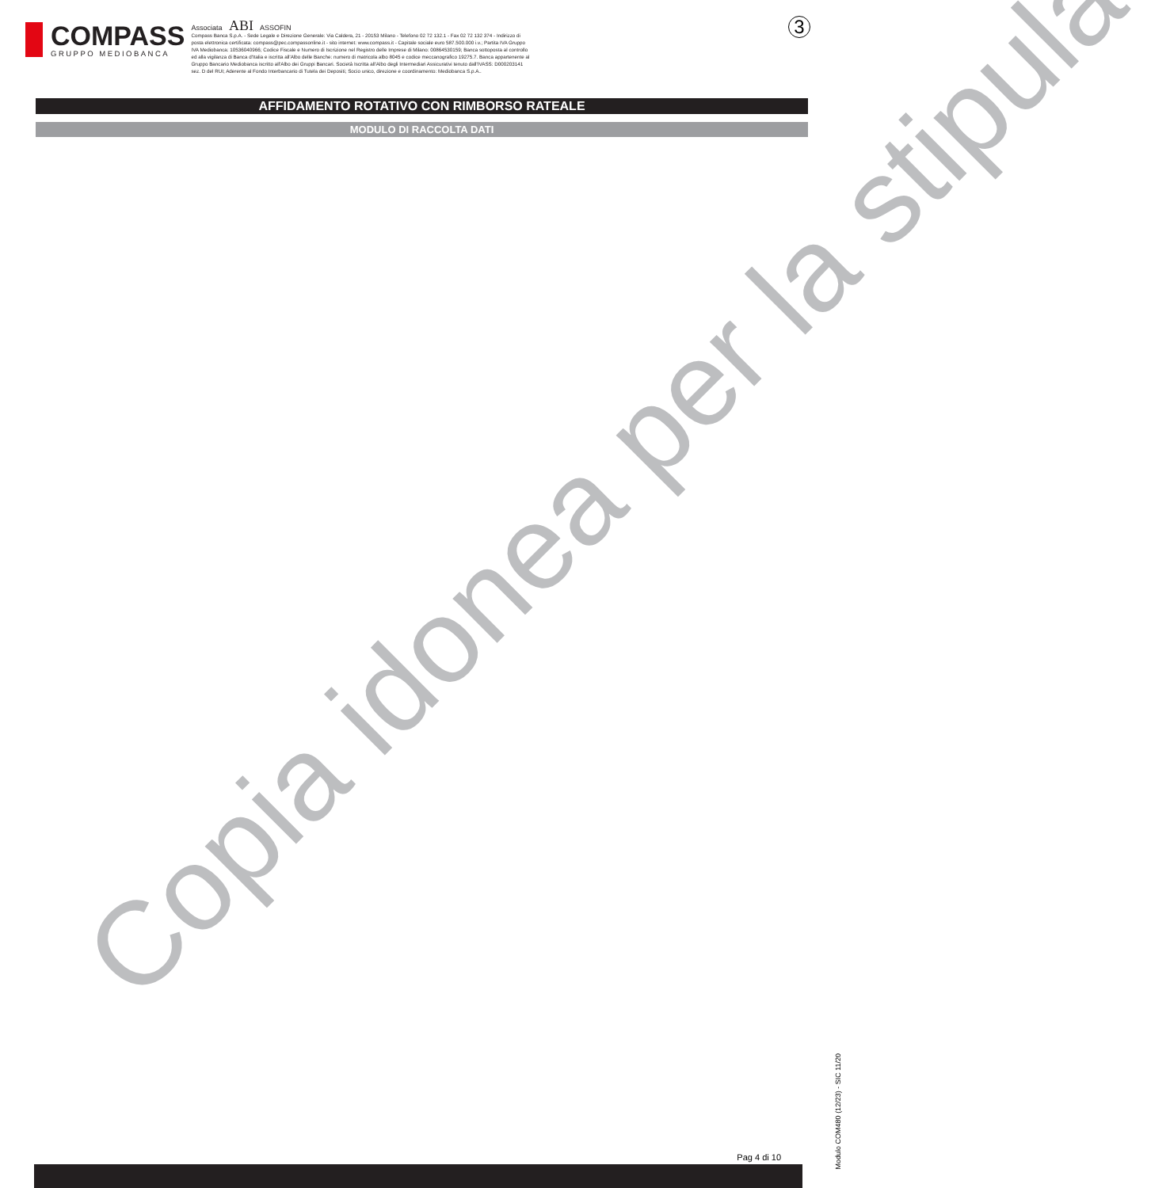COMPASS
GRUPPO MEDIOBANCA
Associata ABI ASSOFIN
Compass Banca S.p.A. - Sede Legale e Direzione Generale: Via Caldera, 21 - 20153 Milano - Telefono 02 72 132.1 - Fax 02 72 132 374 - Indirizzo di posta elettronica certificata: compass@pec.compassonline.it - sito internet: www.compass.it - Capitale sociale euro 587.500.000 i.v.; Partita IVA Gruppo IVA Mediobanca: 10536040966; Codice Fiscale e Numero di Iscrizione nel Registro delle Imprese di Milano: 00864530159; Banca sottoposta al controllo ed alla vigilanza di Banca d'Italia e iscritta all'Albo delle Banche: numero di matricola albo 8045 e codice meccanografico 19275.7. Banca appartenente al Gruppo Bancario Mediobanca iscritto all'Albo dei Gruppi Bancari. Società Iscritta all'Albo degli Intermediari Assicurativi tenuto dall'IVASS: D000203141 sez. D del RUI; Aderente al Fondo Interbancario di Tutela dei Depositi; Socio unico, direzione e coordinamento: Mediobanca S.p.A..
3
AFFIDAMENTO ROTATIVO CON RIMBORSO RATEALE
MODULO DI RACCOLTA DATI
Copia idonea per la stipula
Modulo COM480 (12/23) - SIC 11/20
Pag 4 di 10